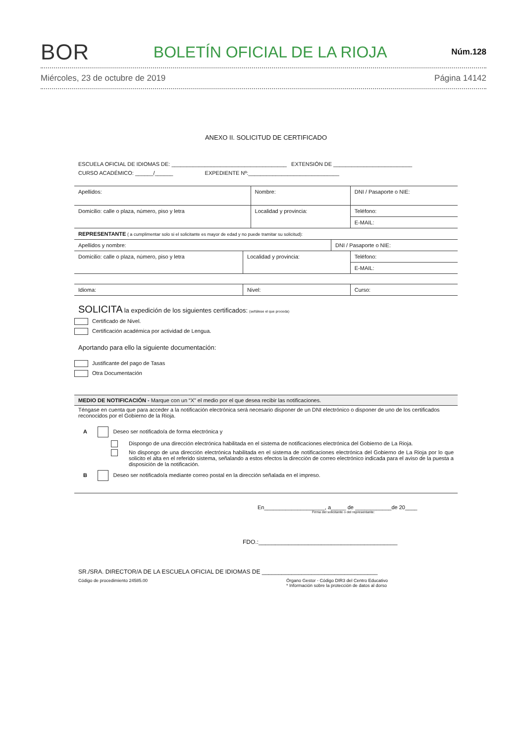BOR BOLETÍN OFICIAL DE LA RIOJA Núm.128
Miércoles, 23 de octubre de 2019 Página 14142
ANEXO II. SOLICITUD DE CERTIFICADO
ESCUELA OFICIAL DE IDIOMAS DE: ______________________________________ EXTENSIÓN DE __________________________
CURSO ACADÉMICO: ______/______ EXPEDIENTE Nº:______________________________
| Apellidos: | Nombre: | DNI / Pasaporte o NIE: |
| Domicilio: calle o plaza, número, piso y letra | Localidad y provincia: | Teléfono: |
| | | E-MAIL: |
| REPRESENTANTE ( a cumplimentar solo si el solicitante es mayor de edad y no puede tramitar su solicitud): | | |
| Apellidos y nombre: | DNI / Pasaporte o NIE: |
| Domicilio: calle o plaza, número, piso y letra | Localidad y provincia: | Teléfono: |
| | | E-MAIL: |
| Idioma: | Nivel: | Curso: |
SOLICITA la expedición de los siguientes certificados: (señálese el que proceda)
Certificado de Nivel.
Certificación académica por actividad de Lengua.
Aportando para ello la siguiente documentación:
Justificante del pago de Tasas
Otra Documentación
MEDIO DE NOTIFICACIÓN - Marque con un “X” el medio por el que desea recibir las notificaciones.
Téngase en cuenta que para acceder a la notificación electrónica será necesario disponer de un DNI electrónico o disponer de uno de los certificados reconocidos por el Gobierno de la Rioja.
A Deseo ser notificado/a de forma electrónica y
Dispongo de una dirección electrónica habilitada en el sistema de notificaciones electrónica del Gobierno de La Rioja.
No dispongo de una dirección electrónica habilitada en el sistema de notificaciones electrónica del Gobierno de La Rioja por lo que solicito el alta en el referido sistema, señalando a estos efectos la dirección de correo electrónico indicada para el aviso de la puesta a disposición de la notificación.
B Deseo ser notificado/a mediante correo postal en la dirección señalada en el impreso.
En____________________, a_____ de ____________de 20____
Firma del solicitante o del representante:
FDO.:__________________________________________
SR./SRA. DIRECTOR/A DE LA ESCUELA OFICIAL DE IDIOMAS DE ___________________________________
Código de procedimiento 24585.00 Órgano Gestor - Código DIR3 del Centro Educativo
* Información sobre la protección de datos al dorso